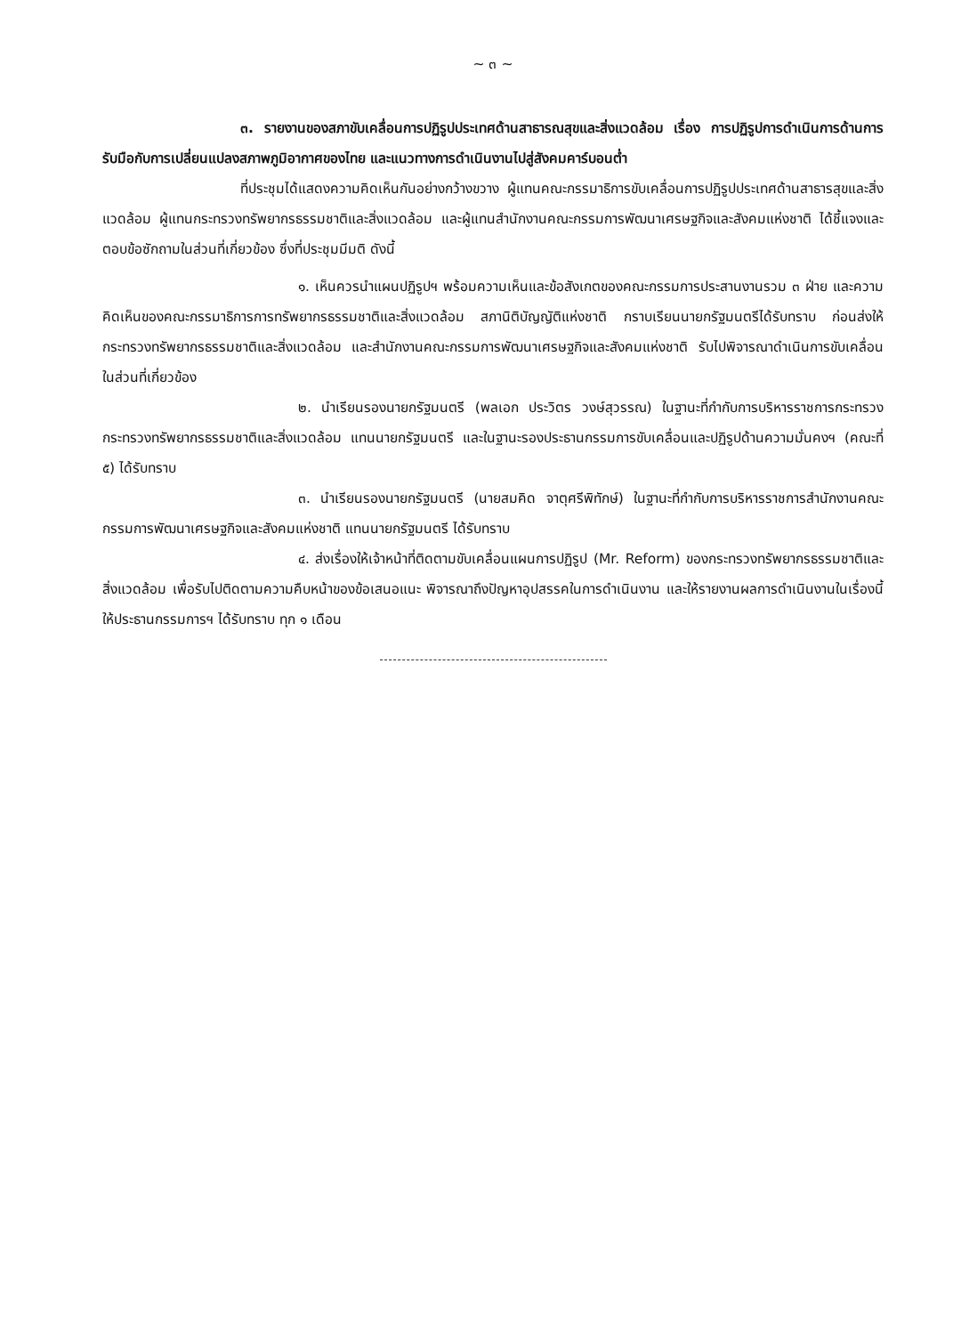~ ๓ ~
๓. รายงานของสภาขับเคลื่อนการปฏิรูปประเทศด้านสาธารณสุขและสิ่งแวดล้อม เรื่อง การปฏิรูปการดำเนินการด้านการรับมือกับการเปลี่ยนแปลงสภาพภูมิอากาศของไทย และแนวทางการดำเนินงานไปสู่สังคมคาร์บอนต่ำ
ที่ประชุมได้แสดงความคิดเห็นกันอย่างกว้างขวาง ผู้แทนคณะกรรมาธิการขับเคลื่อนการปฏิรูปประเทศด้านสาธารสุขและสิ่งแวดล้อม ผู้แทนกระทรวงทรัพยากรธรรมชาติและสิ่งแวดล้อม และผู้แทนสำนักงานคณะกรรมการพัฒนาเศรษฐกิจและสังคมแห่งชาติ ได้ชี้แจงและตอบข้อซักถามในส่วนที่เกี่ยวข้อง ซึ่งที่ประชุมมีมติ ดังนี้
๑. เห็นควรนำแผนปฏิรูปฯ พร้อมความเห็นและข้อสังเกตของคณะกรรมการประสานงานรวม ๓ ฝ่าย และความคิดเห็นของคณะกรรมาธิการการทรัพยากรธรรมชาติและสิ่งแวดล้อม สภานิติบัญญัติแห่งชาติ กราบเรียนนายกรัฐมนตรีได้รับทราบ ก่อนส่งให้กระทรวงทรัพยากรธรรมชาติและสิ่งแวดล้อม และสำนักงานคณะกรรมการพัฒนาเศรษฐกิจและสังคมแห่งชาติ รับไปพิจารณาดำเนินการขับเคลื่อนในส่วนที่เกี่ยวข้อง
๒. นำเรียนรองนายกรัฐมนตรี (พลเอก ประวิตร วงษ์สุวรรณ) ในฐานะที่กำกับการบริหารราชการกระทรวงกระทรวงทรัพยากรธรรมชาติและสิ่งแวดล้อม แทนนายกรัฐมนตรี และในฐานะรองประธานกรรมการขับเคลื่อนและปฏิรูปด้านความมั่นคงฯ (คณะที่ ๕) ได้รับทราบ
๓. นำเรียนรองนายกรัฐมนตรี (นายสมคิด จาตุศรีพิทักษ์) ในฐานะที่กำกับการบริหารราชการสำนักงานคณะกรรมการพัฒนาเศรษฐกิจและสังคมแห่งชาติ แทนนายกรัฐมนตรี ได้รับทราบ
๔. ส่งเรื่องให้เจ้าหน้าที่ติดตามขับเคลื่อนแผนการปฏิรูป (Mr. Reform) ของกระทรวงทรัพยากรธรรมชาติและสิ่งแวดล้อม เพื่อรับไปติดตามความคืบหน้าของข้อเสนอแนะ พิจารณาถึงปัญหาอุปสรรคในการดำเนินงาน และให้รายงานผลการดำเนินงานในเรื่องนี้ให้ประธานกรรมการฯ ได้รับทราบ ทุก ๑ เดือน